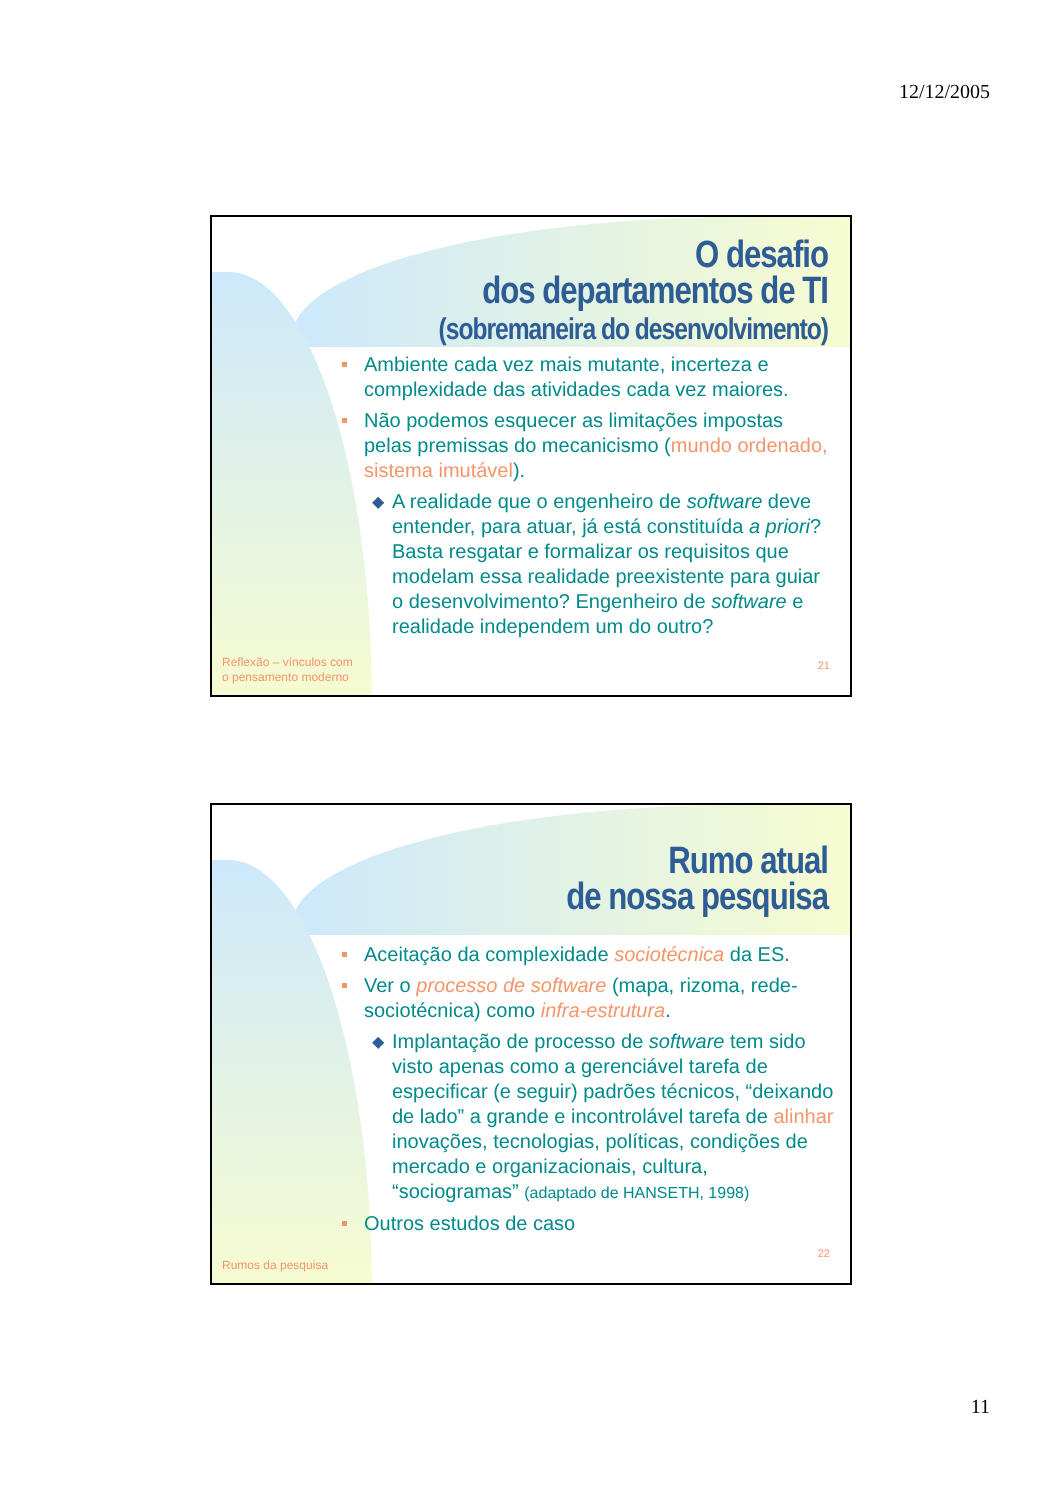12/12/2005
O desafio
dos departamentos de TI
(sobremaneira do desenvolvimento)
Ambiente cada vez mais mutante, incerteza e complexidade das atividades cada vez maiores.
Não podemos esquecer as limitações impostas pelas premissas do mecanicismo (mundo ordenado, sistema imutável).
◆ A realidade que o engenheiro de software deve entender, para atuar, já está constituída a priori? Basta resgatar e formalizar os requisitos que modelam essa realidade preexistente para guiar o desenvolvimento? Engenheiro de software e realidade independem um do outro?
Reflexão – vínculos com
o pensamento moderno
21
Rumo atual
de nossa pesquisa
Aceitação da complexidade sociotécnica da ES.
Ver o processo de software (mapa, rizoma, rede-sociotécnica) como infra-estrutura.
◆ Implantação de processo de software tem sido visto apenas como a gerenciável tarefa de especificar (e seguir) padrões técnicos, “deixando de lado” a grande e incontrolável tarefa de alinhar inovações, tecnologias, políticas, condições de mercado e organizacionais, cultura, “sociogramas” (adaptado de HANSETH, 1998)
Outros estudos de caso
Rumos da pesquisa
22
11